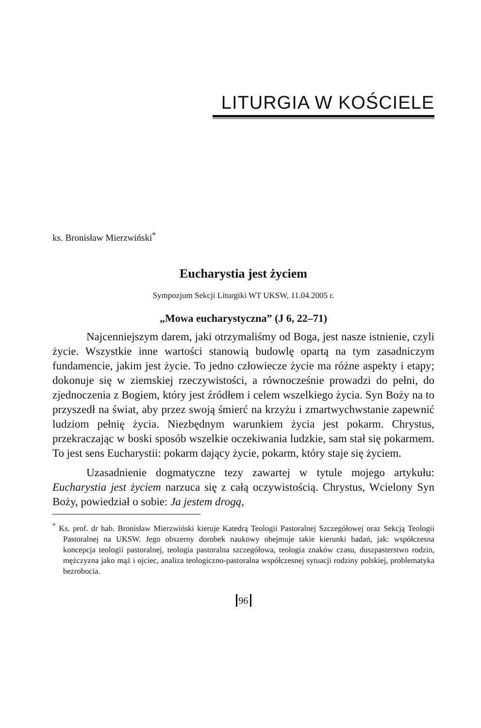LITURGIA W KOŚCIELE
ks. Bronisław Mierzwiński<sup>*</sup>
Eucharystia jest życiem
Sympozjum Sekcji Liturgiki WT UKSW, 11.04.2005 r.
„Mowa eucharystyczna” (J 6, 22–71)
Najcenniejszym darem, jaki otrzymaliśmy od Boga, jest nasze istnienie, czyli życie. Wszystkie inne wartości stanowią budowlę opartą na tym zasadniczym fundamencie, jakim jest życie. To jedno człowiecze życie ma różne aspekty i etapy; dokonuje się w ziemskiej rzeczywistości, a równocześnie prowadzi do pełni, do zjednoczenia z Bogiem, który jest źródłem i celem wszelkiego życia. Syn Boży na to przyszedł na świat, aby przez swoją śmierć na krzyżu i zmartwychwstanie zapewnić ludziom pełnię życia. Niezbędnym warunkiem życia jest pokarm. Chrystus, przekraczając w boski sposób wszelkie oczekiwania ludzkie, sam stał się pokarmem. To jest sens Eucharystii: pokarm dający życie, pokarm, który staje się życiem.
Uzasadnienie dogmatyczne tezy zawartej w tytule mojego artykułu: Eucharystia jest życiem narzuca się z całą oczywistością. Chrystus, Wcielony Syn Boży, powiedział o sobie: Ja jestem drogą,
<sup>*</sup> Ks. prof. dr hab. Bronisław Mierzwiński kieruje Katedrą Teologii Pastoralnej Szczegółowej oraz Sekcją Teologii Pastoralnej na UKSW. Jego obszerny dorobek naukowy obejmuje takie kierunki badań, jak: współczesna koncepcja teologii pastoralnej, teologia pastoralna szczegółowa, teologia znaków czasu, duszpasterstwo rodzin, mężczyzna jako mąż i ojciec, analiza teologiczno-pastoralna współczesnej sytuacji rodziny polskiej, problematyka bezrobocia.
96